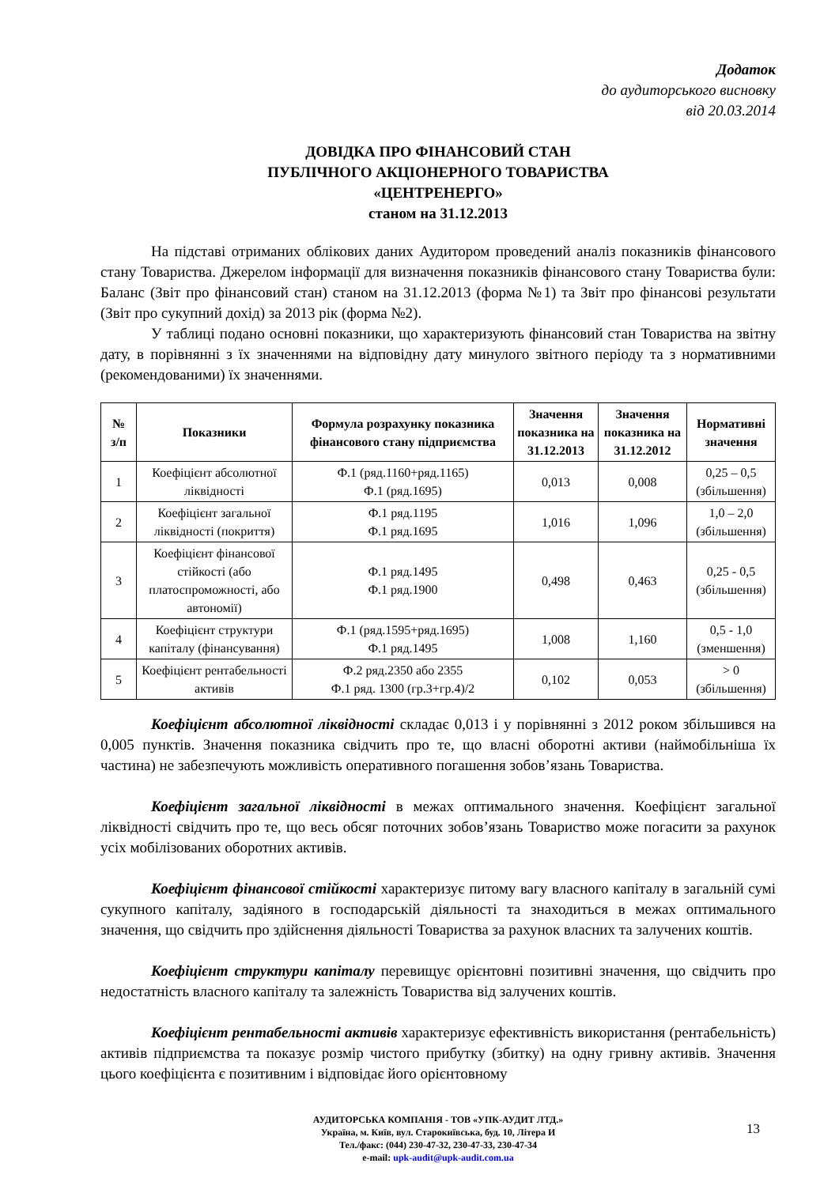Додаток
до аудиторського висновку
від 20.03.2014
ДОВІДКА ПРО ФІНАНСОВИЙ СТАН
ПУБЛІЧНОГО АКЦІОНЕРНОГО ТОВАРИСТВА
«ЦЕНТРЕНЕРГО»
станом на 31.12.2013
На підставі отриманих облікових даних Аудитором проведений аналіз показників фінансового стану Товариства. Джерелом інформації для визначення показників фінансового стану Товариства були: Баланс (Звіт про фінансовий стан) станом на 31.12.2013 (форма №1) та Звіт про фінансові результати (Звіт про сукупний дохід) за 2013 рік (форма №2).
У таблиці подано основні показники, що характеризують фінансовий стан Товариства на звітну дату, в порівнянні з їх значеннями на відповідну дату минулого звітного періоду та з нормативними (рекомендованими) їх значеннями.
| № з/п | Показники | Формула розрахунку показника фінансового стану підприємства | Значення показника на 31.12.2013 | Значення показника на 31.12.2012 | Нормативні значення |
| --- | --- | --- | --- | --- | --- |
| 1 | Коефіцієнт абсолютної ліквідності | Ф.1 (ряд.1160+ряд.1165) Ф.1 (ряд.1695) | 0,013 | 0,008 | 0,25 – 0,5 (збільшення) |
| 2 | Коефіцієнт загальної ліквідності (покриття) | Ф.1 ряд.1195 Ф.1 ряд.1695 | 1,016 | 1,096 | 1,0 – 2,0 (збільшення) |
| 3 | Коефіцієнт фінансової стійкості (або платоспроможності, або автономії) | Ф.1 ряд.1495 Ф.1 ряд.1900 | 0,498 | 0,463 | 0,25 - 0,5 (збільшення) |
| 4 | Коефіцієнт структури капіталу (фінансування) | Ф.1 (ряд.1595+ряд.1695) Ф.1 ряд.1495 | 1,008 | 1,160 | 0,5 - 1,0 (зменшення) |
| 5 | Коефіцієнт рентабельності активів | Ф.2 ряд.2350 або 2355 Ф.1 ряд. 1300 (гр.3+гр.4)/2 | 0,102 | 0,053 | > 0 (збільшення) |
Коефіцієнт абсолютної ліквідності складає 0,013 і у порівнянні з 2012 роком збільшився на 0,005 пунктів. Значення показника свідчить про те, що власні оборотні активи (наймобільніша їх частина) не забезпечують можливість оперативного погашення зобов’язань Товариства.
Коефіцієнт загальної ліквідності в межах оптимального значення. Коефіцієнт загальної ліквідності свідчить про те, що весь обсяг поточних зобов’язань Товариство може погасити за рахунок усіх мобілізованих оборотних активів.
Коефіцієнт фінансової стійкості характеризує питому вагу власного капіталу в загальній сумі сукупного капіталу, задіяного в господарській діяльності та знаходиться в межах оптимального значення, що свідчить про здійснення діяльності Товариства за рахунок власних та залучених коштів.
Коефіцієнт структури капіталу перевищує орієнтовні позитивні значення, що свідчить про недостатність власного капіталу та залежність Товариства від залучених коштів.
Коефіцієнт рентабельності активів характеризує ефективність використання (рентабельність) активів підприємства та показує розмір чистого прибутку (збитку) на одну гривну активів. Значення цього коефіцієнта є позитивним і відповідає його орієнтовному
АУДИТОРСЬКА КОМПАНІЯ - ТОВ «УПК-АУДИТ ЛТД.»
Україна, м. Київ, вул. Старокиївська, буд. 10, Літера И
Тел./факс: (044) 230-47-32, 230-47-33, 230-47-34
e-mail: upk-audit@upk-audit.com.ua
13